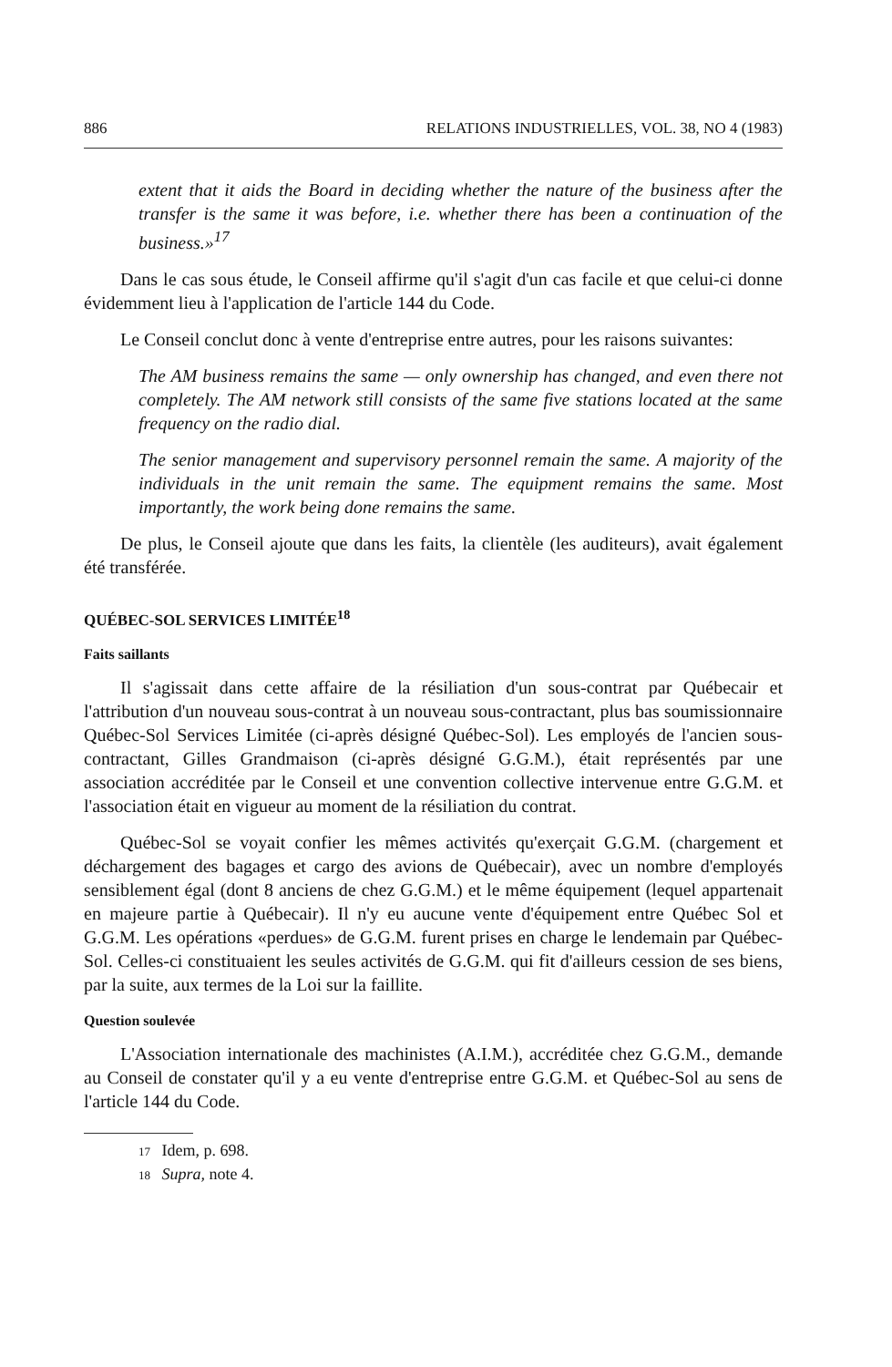886 RELATIONS INDUSTRIELLES, VOL. 38, NO 4 (1983)
extent that it aids the Board in deciding whether the nature of the business after the transfer is the same it was before, i.e. whether there has been a continuation of the business.»<sup>17</sup>
Dans le cas sous étude, le Conseil affirme qu'il s'agit d'un cas facile et que celui-ci donne évidemment lieu à l'application de l'article 144 du Code.
Le Conseil conclut donc à vente d'entreprise entre autres, pour les raisons suivantes:
The AM business remains the same — only ownership has changed, and even there not completely. The AM network still consists of the same five stations located at the same frequency on the radio dial.
The senior management and supervisory personnel remain the same. A majority of the individuals in the unit remain the same. The equipment remains the same. Most importantly, the work being done remains the same.
De plus, le Conseil ajoute que dans les faits, la clientèle (les auditeurs), avait également été transférée.
QUÉBEC-SOL SERVICES LIMITÉE<sup>18</sup>
Faits saillants
Il s'agissait dans cette affaire de la résiliation d'un sous-contrat par Québecair et l'attribution d'un nouveau sous-contrat à un nouveau sous-contractant, plus bas soumissionnaire Québec-Sol Services Limitée (ci-après désigné Québec-Sol). Les employés de l'ancien sous-contractant, Gilles Grandmaison (ci-après désigné G.G.M.), était représentés par une association accréditée par le Conseil et une convention collective intervenue entre G.G.M. et l'association était en vigueur au moment de la résiliation du contrat.
Québec-Sol se voyait confier les mêmes activités qu'exerçait G.G.M. (chargement et déchargement des bagages et cargo des avions de Québecair), avec un nombre d'employés sensiblement égal (dont 8 anciens de chez G.G.M.) et le même équipement (lequel appartenait en majeure partie à Québecair). Il n'y eu aucune vente d'équipement entre Québec Sol et G.G.M. Les opérations «perdues» de G.G.M. furent prises en charge le lendemain par Québec-Sol. Celles-ci constituaient les seules activités de G.G.M. qui fit d'ailleurs cession de ses biens, par la suite, aux termes de la Loi sur la faillite.
Question soulevée
L'Association internationale des machinistes (A.I.M.), accréditée chez G.G.M., demande au Conseil de constater qu'il y a eu vente d'entreprise entre G.G.M. et Québec-Sol au sens de l'article 144 du Code.
17 Idem, p. 698.
18 Supra, note 4.